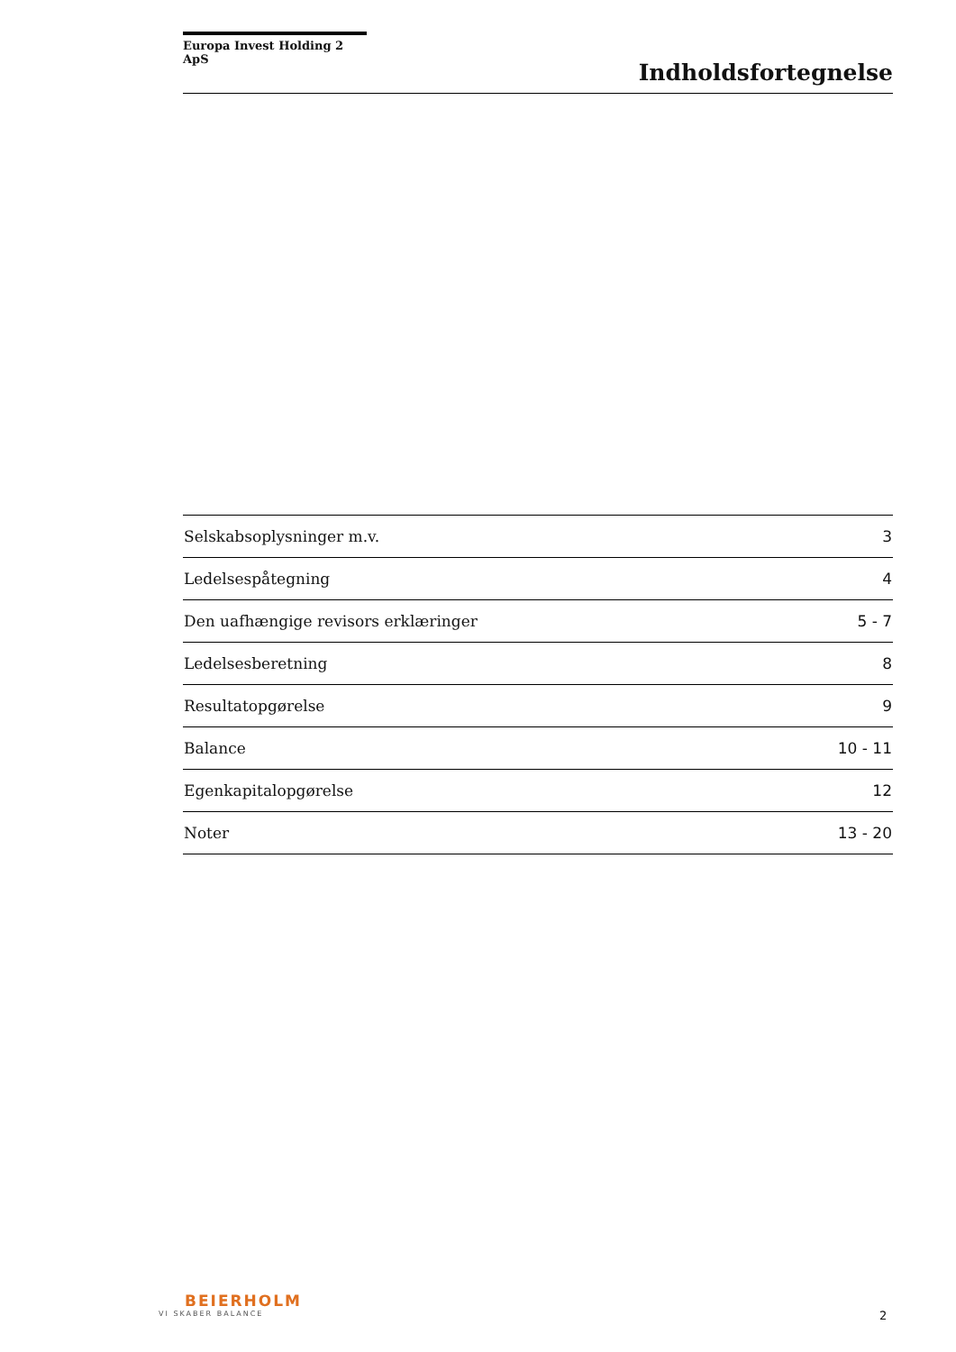Europa Invest Holding 2 ApS
Indholdsfortegnelse
| Selskabsoplysninger m.v. | 3 |
| Ledelsespåtegning | 4 |
| Den uafhængige revisors erklæringer | 5 - 7 |
| Ledelsesberetning | 8 |
| Resultatopgørelse | 9 |
| Balance | 10 - 11 |
| Egenkapitalopgørelse | 12 |
| Noter | 13 - 20 |
BEIERHOLM
VI SKABER BALANCE
2